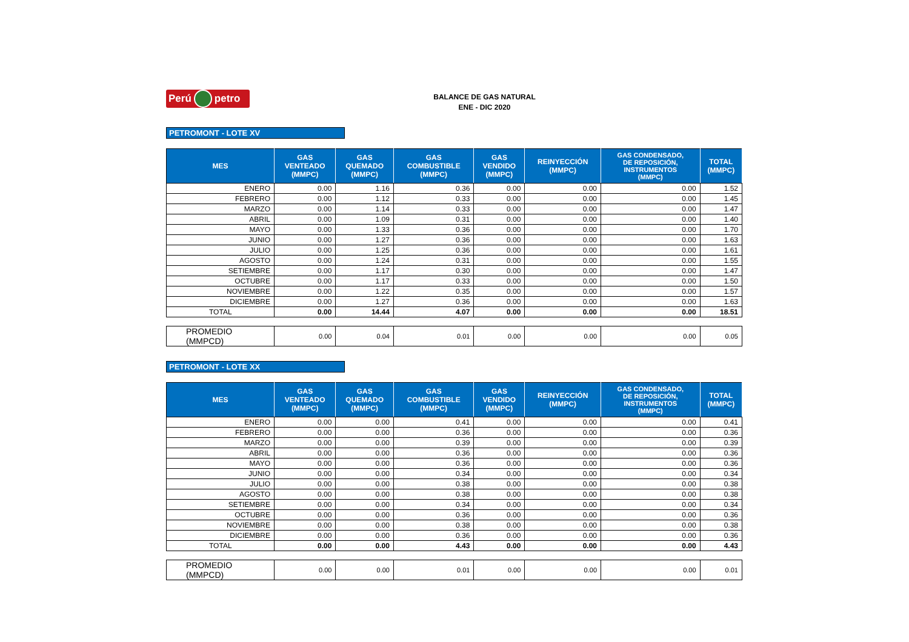Perú petro
BALANCE DE GAS NATURAL
ENE - DIC 2020
PETROMONT - LOTE XV
| MES | GAS VENTEADO (MMPC) | GAS QUEMADO (MMPC) | GAS COMBUSTIBLE (MMPC) | GAS VENDIDO (MMPC) | REINYECCIÓN (MMPC) | GAS CONDENSADO, DE REPOSICIÓN, INSTRUMENTOS (MMPC) | TOTAL (MMPC) |
| --- | --- | --- | --- | --- | --- | --- | --- |
| ENERO | 0.00 | 1.16 | 0.36 | 0.00 | 0.00 | 0.00 | 1.52 |
| FEBRERO | 0.00 | 1.12 | 0.33 | 0.00 | 0.00 | 0.00 | 1.45 |
| MARZO | 0.00 | 1.14 | 0.33 | 0.00 | 0.00 | 0.00 | 1.47 |
| ABRIL | 0.00 | 1.09 | 0.31 | 0.00 | 0.00 | 0.00 | 1.40 |
| MAYO | 0.00 | 1.33 | 0.36 | 0.00 | 0.00 | 0.00 | 1.70 |
| JUNIO | 0.00 | 1.27 | 0.36 | 0.00 | 0.00 | 0.00 | 1.63 |
| JULIO | 0.00 | 1.25 | 0.36 | 0.00 | 0.00 | 0.00 | 1.61 |
| AGOSTO | 0.00 | 1.24 | 0.31 | 0.00 | 0.00 | 0.00 | 1.55 |
| SETIEMBRE | 0.00 | 1.17 | 0.30 | 0.00 | 0.00 | 0.00 | 1.47 |
| OCTUBRE | 0.00 | 1.17 | 0.33 | 0.00 | 0.00 | 0.00 | 1.50 |
| NOVIEMBRE | 0.00 | 1.22 | 0.35 | 0.00 | 0.00 | 0.00 | 1.57 |
| DICIEMBRE | 0.00 | 1.27 | 0.36 | 0.00 | 0.00 | 0.00 | 1.63 |
| TOTAL | 0.00 | 14.44 | 4.07 | 0.00 | 0.00 | 0.00 | 18.51 |
| PROMEDIO (MMPCD) | 0.00 | 0.04 | 0.01 | 0.00 | 0.00 | 0.00 | 0.05 |
PETROMONT - LOTE XX
| MES | GAS VENTEADO (MMPC) | GAS QUEMADO (MMPC) | GAS COMBUSTIBLE (MMPC) | GAS VENDIDO (MMPC) | REINYECCIÓN (MMPC) | GAS CONDENSADO, DE REPOSICIÓN, INSTRUMENTOS (MMPC) | TOTAL (MMPC) |
| --- | --- | --- | --- | --- | --- | --- | --- |
| ENERO | 0.00 | 0.00 | 0.41 | 0.00 | 0.00 | 0.00 | 0.41 |
| FEBRERO | 0.00 | 0.00 | 0.36 | 0.00 | 0.00 | 0.00 | 0.36 |
| MARZO | 0.00 | 0.00 | 0.39 | 0.00 | 0.00 | 0.00 | 0.39 |
| ABRIL | 0.00 | 0.00 | 0.36 | 0.00 | 0.00 | 0.00 | 0.36 |
| MAYO | 0.00 | 0.00 | 0.36 | 0.00 | 0.00 | 0.00 | 0.36 |
| JUNIO | 0.00 | 0.00 | 0.34 | 0.00 | 0.00 | 0.00 | 0.34 |
| JULIO | 0.00 | 0.00 | 0.38 | 0.00 | 0.00 | 0.00 | 0.38 |
| AGOSTO | 0.00 | 0.00 | 0.38 | 0.00 | 0.00 | 0.00 | 0.38 |
| SETIEMBRE | 0.00 | 0.00 | 0.34 | 0.00 | 0.00 | 0.00 | 0.34 |
| OCTUBRE | 0.00 | 0.00 | 0.36 | 0.00 | 0.00 | 0.00 | 0.36 |
| NOVIEMBRE | 0.00 | 0.00 | 0.38 | 0.00 | 0.00 | 0.00 | 0.38 |
| DICIEMBRE | 0.00 | 0.00 | 0.36 | 0.00 | 0.00 | 0.00 | 0.36 |
| TOTAL | 0.00 | 0.00 | 4.43 | 0.00 | 0.00 | 0.00 | 4.43 |
| PROMEDIO (MMPCD) | 0.00 | 0.00 | 0.01 | 0.00 | 0.00 | 0.00 | 0.01 |